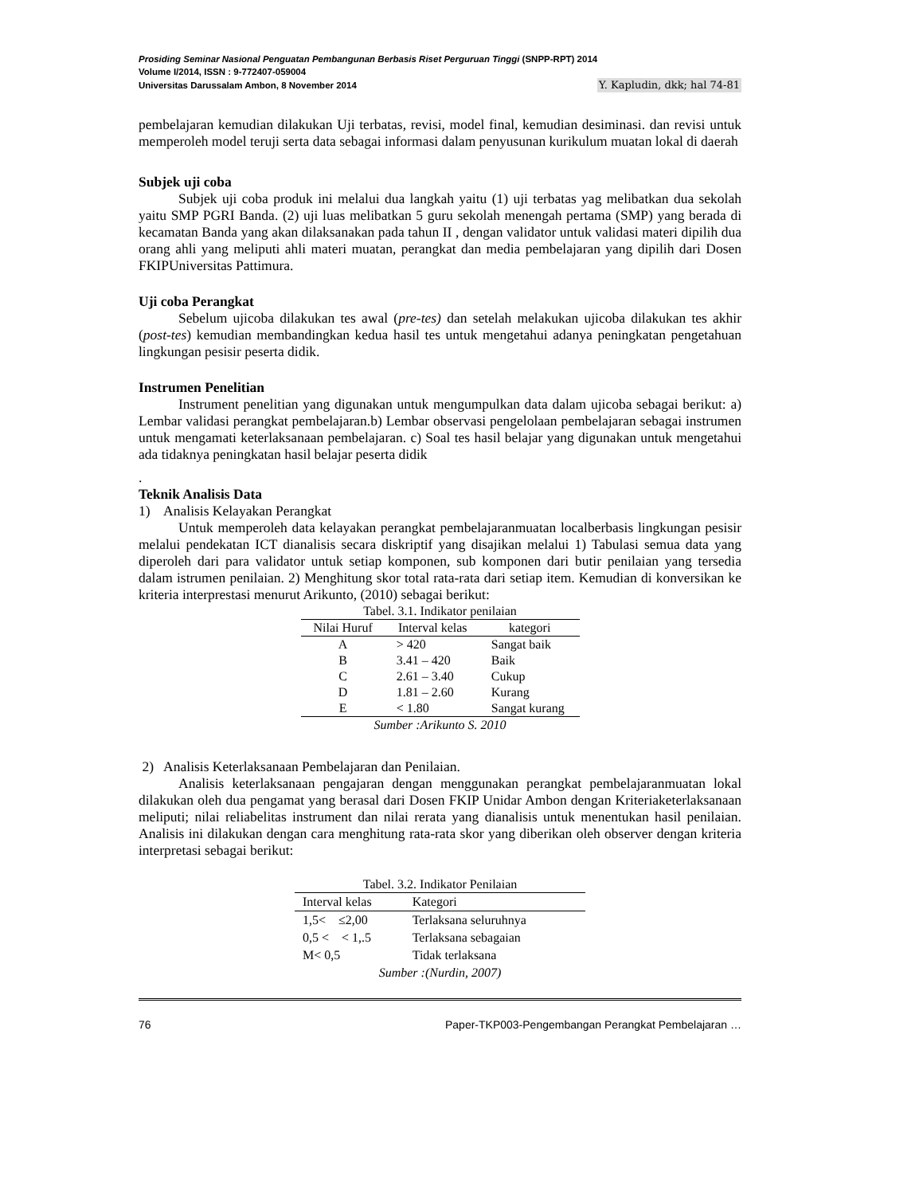Prosiding Seminar Nasional Penguatan Pembangunan Berbasis Riset Perguruan Tinggi (SNPP-RPT) 2014
Volume I/2014, ISSN : 9-772407-059004
Universitas Darussalam Ambon, 8 November 2014 Y. Kapludin, dkk; hal 74-81
pembelajaran kemudian dilakukan Uji terbatas, revisi, model final, kemudian desiminasi. dan revisi untuk memperoleh model teruji serta data sebagai informasi dalam penyusunan kurikulum muatan lokal di daerah
Subjek uji coba
Subjek uji coba produk ini melalui dua langkah yaitu (1) uji terbatas yag melibatkan dua sekolah yaitu SMP PGRI Banda. (2) uji luas melibatkan 5 guru sekolah menengah pertama (SMP) yang berada di kecamatan Banda yang akan dilaksanakan pada tahun II , dengan validator untuk validasi materi dipilih dua orang ahli yang meliputi ahli materi muatan, perangkat dan media pembelajaran yang dipilih dari Dosen FKIPUniversitas Pattimura.
Uji coba Perangkat
Sebelum ujicoba dilakukan tes awal (pre-tes) dan setelah melakukan ujicoba dilakukan tes akhir (post-tes) kemudian membandingkan kedua hasil tes untuk mengetahui adanya peningkatan pengetahuan lingkungan pesisir peserta didik.
Instrumen Penelitian
Instrument penelitian yang digunakan untuk mengumpulkan data dalam ujicoba sebagai berikut: a) Lembar validasi perangkat pembelajaran.b) Lembar observasi pengelolaan pembelajaran sebagai instrumen untuk mengamati keterlaksanaan pembelajaran. c) Soal tes hasil belajar yang digunakan untuk mengetahui ada tidaknya peningkatan hasil belajar peserta didik
.
Teknik Analisis Data
1) Analisis Kelayakan Perangkat
Untuk memperoleh data kelayakan perangkat pembelajaranmuatan localberbasis lingkungan pesisir melalui pendekatan ICT dianalisis secara diskriptif yang disajikan melalui 1) Tabulasi semua data yang diperoleh dari para validator untuk setiap komponen, sub komponen dari butir penilaian yang tersedia dalam istrumen penilaian. 2) Menghitung skor total rata-rata dari setiap item. Kemudian di konversikan ke kriteria interprestasi menurut Arikunto, (2010) sebagai berikut:
Tabel. 3.1. Indikator penilaian
| Nilai Huruf | Interval kelas | kategori |
| --- | --- | --- |
| A | > 420 | Sangat baik |
| B | 3.41 – 420 | Baik |
| C | 2.61 – 3.40 | Cukup |
| D | 1.81 – 2.60 | Kurang |
| E | < 1.80 | Sangat kurang |
| Sumber :Arikunto S. 2010 | | |
2) Analisis Keterlaksanaan Pembelajaran dan Penilaian.
Analisis keterlaksanaan pengajaran dengan menggunakan perangkat pembelajaranmuatan lokal dilakukan oleh dua pengamat yang berasal dari Dosen FKIP Unidar Ambon dengan Kriteriaketerlaksanaan meliputi; nilai reliabelitas instrument dan nilai rerata yang dianalisis untuk menentukan hasil penilaian. Analisis ini dilakukan dengan cara menghitung rata-rata skor yang diberikan oleh observer dengan kriteria interpretasi sebagai berikut:
Tabel. 3.2. Indikator Penilaian
| Interval kelas | Kategori |
| --- | --- |
| 1,5< ≤2,00 | Terlaksana seluruhnya |
| 0,5 < < 1,.5 | Terlaksana sebagaian |
| M< 0,5 | Tidak terlaksana |
| Sumber :(Nurdin, 2007) | |
76 Paper-TKP003-Pengembangan Perangkat Pembelajaran …